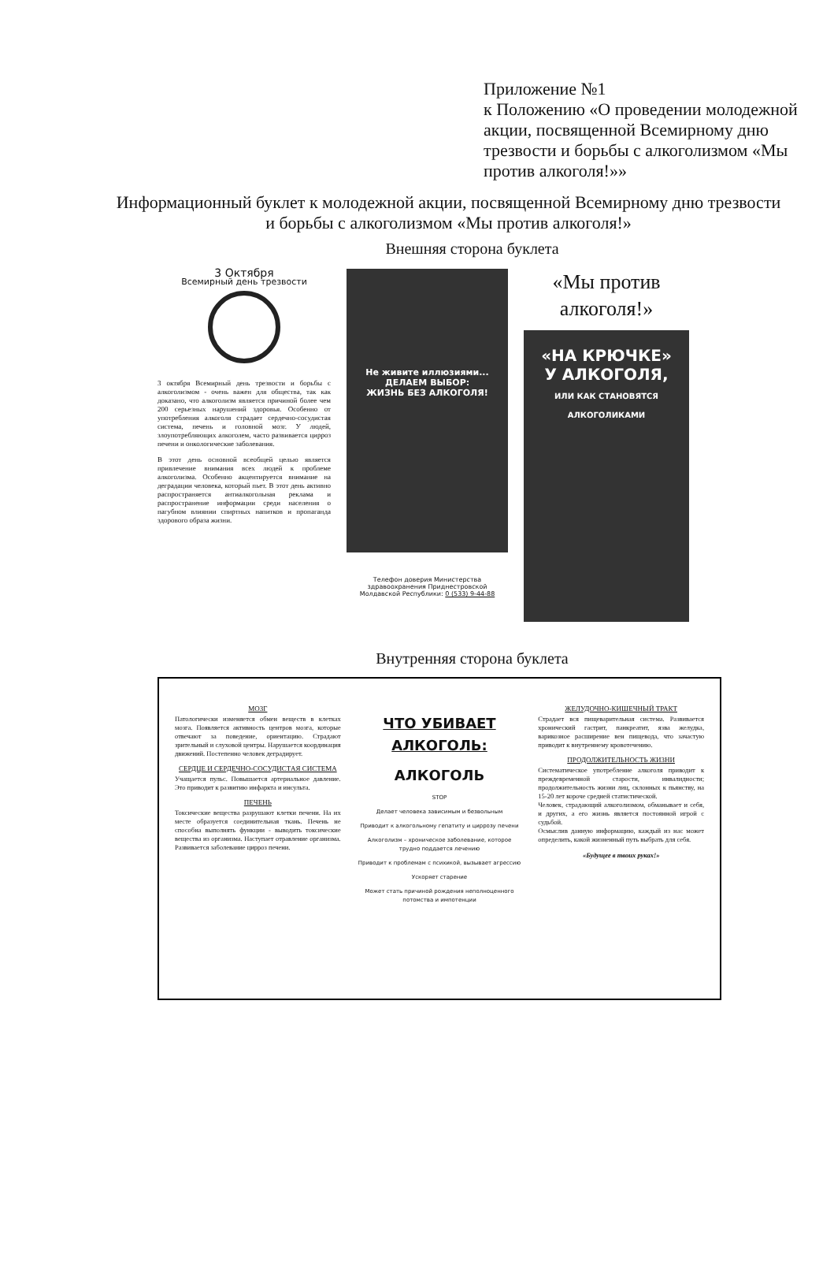Приложение №1
к Положению «О проведении молодежной акции, посвященной Всемирному дню трезвости и борьбы с алкоголизмом «Мы против алкоголя!»»
Информационный буклет к молодежной акции, посвященной Всемирному дню трезвости и борьбы с алкоголизмом «Мы против алкоголя!»
Внешняя сторона буклета
3 Октября
Всемирный день трезвости
3 октября Всемирный день трезвости и борьбы с алкоголизмом - очень важен для общества, так как доказано, что алкоголизм является причиной более чем 200 серьезных нарушений здоровья. Особенно от употребления алкоголя страдает сердечно-сосудистая система, печень и головной мозг. У людей, злоупотребляющих алкоголем, часто развивается цирроз печени и онкологические заболевания.
В этот день основной всеобщей целью является привлечение внимания всех людей к проблеме алкоголизма. Особенно акцентируется внимание на деградации человека, который пьет. В этот день активно распространяется антиалкогольная реклама и распространение информации среди населения о пагубном влиянии спиртных напитков и пропаганда здорового образа жизни.
Не живите иллюзиями...
ДЕЛАЕМ ВЫБОР:
ЖИЗНЬ БЕЗ АЛКОГОЛЯ!
Телефон доверия Министерства здравоохранения Приднестровской Молдавской Республики: 0 (533) 9-44-88
«Мы против алкоголя!»
«НА КРЮЧКЕ»
У АЛКОГОЛЯ,
ИЛИ КАК СТАНОВЯТСЯ АЛКОГОЛИКАМИ
Внутренняя сторона буклета
МОЗГ
Патологически изменяется обмен веществ в клетках мозга. Появляется активность центров мозга, которые отвечают за поведение, ориентацию. Страдают зрительный и слуховой центры. Нарушается координация движений. Постепенно человек деградирует.
СЕРДЦЕ И СЕРДЕЧНО-СОСУДИСТАЯ СИСТЕМА
Учащается пульс. Повышается артериальное давление. Это приводит к развитию инфаркта и инсульта.
ПЕЧЕНЬ
Токсические вещества разрушают клетки печени. На их месте образуется соединительная ткань. Печень не способна выполнять функции - выводить токсические вещества из организма. Наступает отравление организма. Развивается заболевание цирроз печени.
ЧТО УБИВАЕТ АЛКОГОЛЬ:
АЛКОГОЛЬ
STOP
Делает человека зависимым и безвольным
Приводит к алкогольному гепатиту и циррозу печени
Алкоголизм – хроническое заболевание, которое трудно поддается лечению
Приводит к проблемам с психикой, вызывает агрессию
Ускоряет старение
Может стать причиной рождения неполноценного потомства и импотенции
ЖЕЛУДОЧНО-КИШЕЧНЫЙ ТРАКТ
Страдает вся пищеварительная система. Развивается хронический гастрит, панкреатит, язва желудка, варикозное расширение вен пищевода, что зачастую приводит к внутреннему кровотечению.
ПРОДОЛЖИТЕЛЬНОСТЬ ЖИЗНИ
Систематическое употребление алкоголя приводит к преждевременной старости, инвалидности; продолжительность жизни лиц, склонных к пьянству, на 15-20 лет короче средней статистической.
Человек, страдающий алкоголизмом, обманывает и себя, и других, а его жизнь является постоянной игрой с судьбой.
Осмыслив данную информацию, каждый из нас может определить, какой жизненный путь выбрать для себя.
«Будущее в твоих руках!»